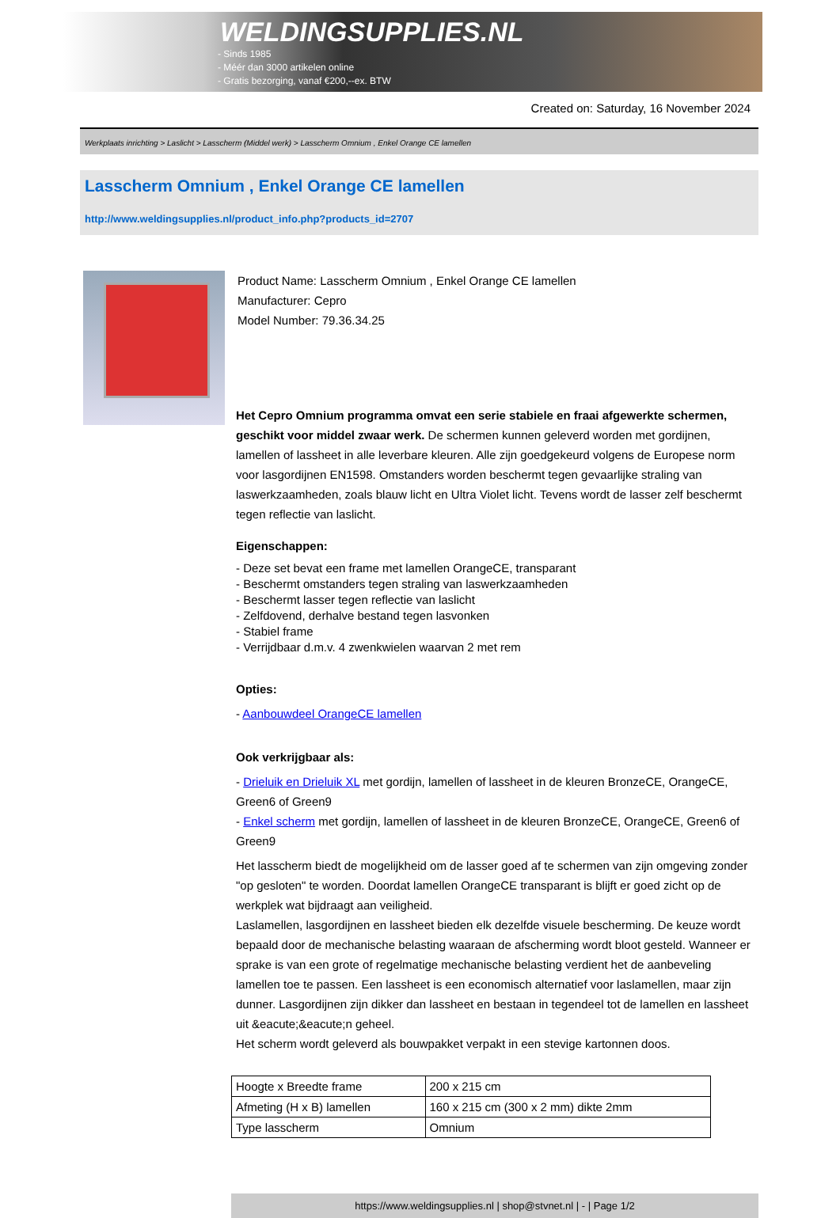WELDINGSUPPLIES.NL
- Sinds 1985
- Méér dan 3000 artikelen online
- Gratis bezorging, vanaf €200,--ex. BTW
Created on: Saturday, 16 November 2024
Werkplaats inrichting > Laslicht > Lasscherm (Middel werk) > Lasscherm Omnium , Enkel Orange CE lamellen
Lasscherm Omnium , Enkel Orange CE lamellen
http://www.weldingsupplies.nl/product_info.php?products_id=2707
Product Name: Lasscherm Omnium , Enkel Orange CE lamellen
Manufacturer: Cepro
Model Number: 79.36.34.25
Het Cepro Omnium programma omvat een serie stabiele en fraai afgewerkte schermen, geschikt voor middel zwaar werk. De schermen kunnen geleverd worden met gordijnen, lamellen of lassheet in alle leverbare kleuren. Alle zijn goedgekeurd volgens de Europese norm voor lasgordijnen EN1598. Omstanders worden beschermt tegen gevaarlijke straling van laswerkzaamheden, zoals blauw licht en Ultra Violet licht. Tevens wordt de lasser zelf beschermt tegen reflectie van laslicht.
Eigenschappen:
- Deze set bevat een frame met lamellen OrangeCE, transparant
- Beschermt omstanders tegen straling van laswerkzaamheden
- Beschermt lasser tegen reflectie van laslicht
- Zelfdovend, derhalve bestand tegen lasvonken
- Stabiel frame
- Verrijdbaar d.m.v. 4 zwenkwielen waarvan 2 met rem
Opties:
- Aanbouwdeel OrangeCE lamellen
Ook verkrijgbaar als:
- Drieluik en Drieluik XL met gordijn, lamellen of lassheet in de kleuren BronzeCE, OrangeCE, Green6 of Green9
- Enkel scherm met gordijn, lamellen of lassheet in de kleuren BronzeCE, OrangeCE, Green6 of Green9
Het lasscherm biedt de mogelijkheid om de lasser goed af te schermen van zijn omgeving zonder "op gesloten" te worden. Doordat lamellen OrangeCE transparant is blijft er goed zicht op de werkplek wat bijdraagt aan veiligheid.
Laslamellen, lasgordijnen en lassheet bieden elk dezelfde visuele bescherming. De keuze wordt bepaald door de mechanische belasting waaraan de afscherming wordt bloot gesteld. Wanneer er sprake is van een grote of regelmatige mechanische belasting verdient het de aanbeveling lamellen toe te passen. Een lassheet is een economisch alternatief voor laslamellen, maar zijn dunner. Lasgordijnen zijn dikker dan lassheet en bestaan in tegendeel tot de lamellen en lassheet uit &eacute;&eacute;n geheel.
Het scherm wordt geleverd als bouwpakket verpakt in een stevige kartonnen doos.
| Hoogte x Breedte frame | 200 x 215 cm |
| Afmeting (H x B) lamellen | 160 x 215 cm (300 x 2 mm) dikte 2mm |
| Type lasscherm | Omnium |
https://www.weldingsupplies.nl | shop@stvnet.nl | - | Page 1/2